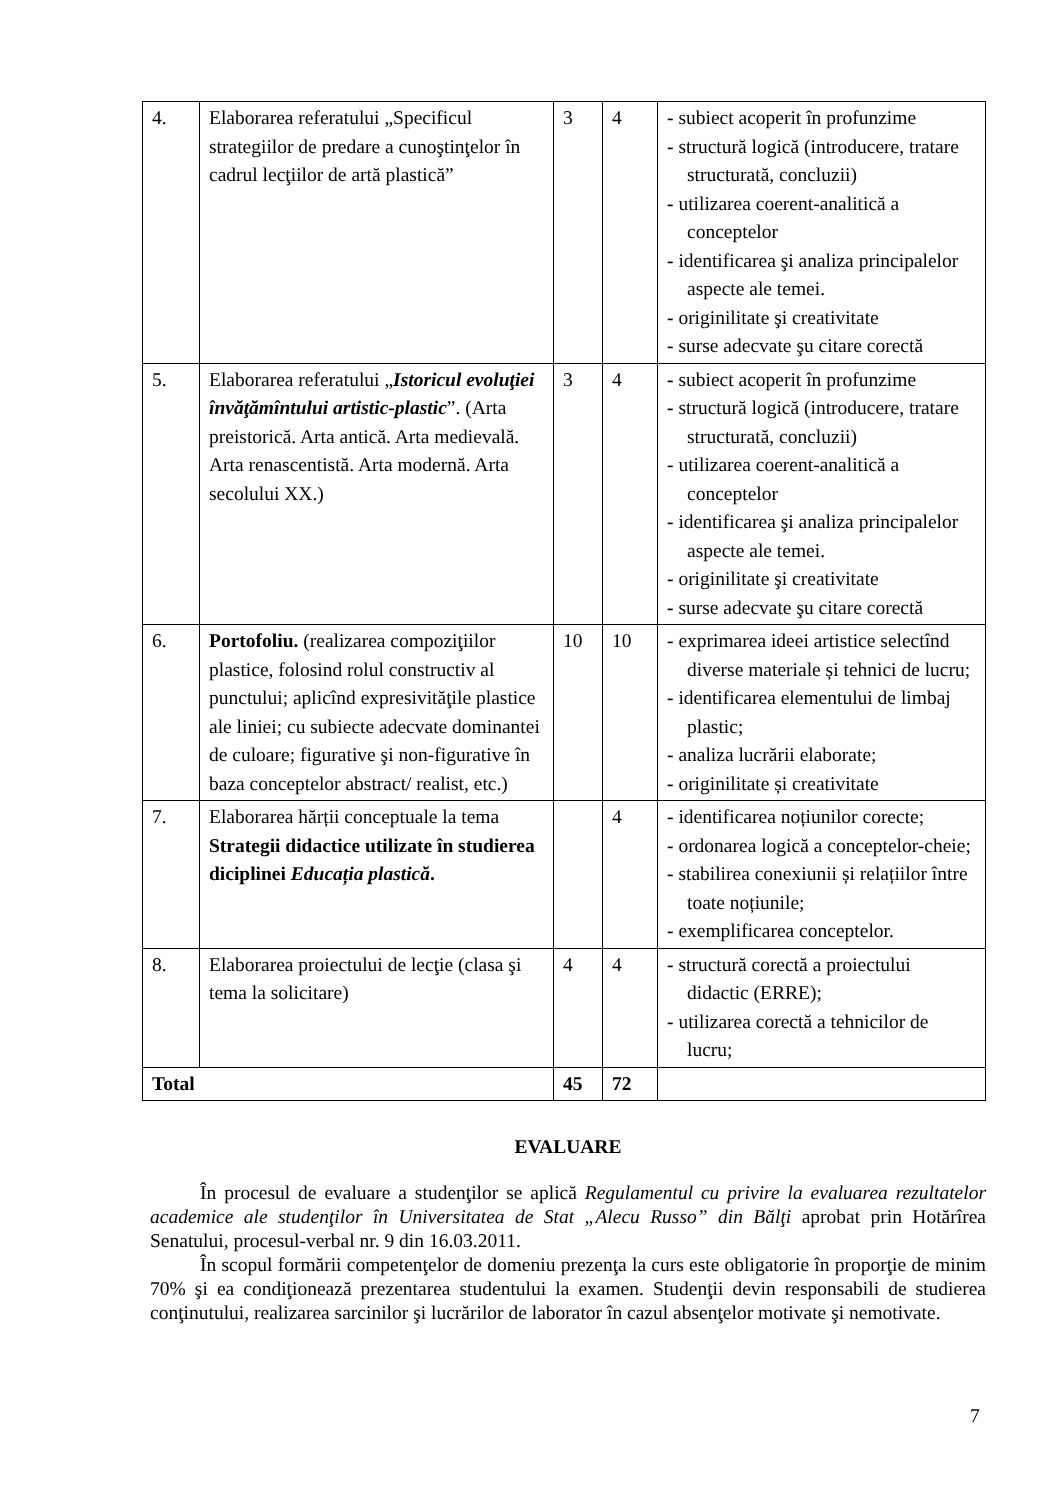| 4. | Elaborarea referatului „Specificul strategiilor de predare a cunoştinţelor în cadrul lecţiilor de artă plastică” | 3 | 4 | - subiect acoperit în profunzime - structură logică (introducere, tratare structurată, concluzii) - utilizarea coerent-analitică a conceptelor - identificarea şi analiza principalelor aspecte ale temei. - originilitate şi creativitate - surse adecvate şu citare corectă |
| 5. | Elaborarea referatului „ Istoricul evoluţiei învăţămîntului artistic-plastic ”. (Arta preistorică. Arta antică. Arta medievală. Arta renascentistă. Arta modernă. Arta secolului XX.) | 3 | 4 | - subiect acoperit în profunzime - structură logică (introducere, tratare structurată, concluzii) - utilizarea coerent-analitică a conceptelor - identificarea şi analiza principalelor aspecte ale temei. - originilitate şi creativitate - surse adecvate şu citare corectă |
| 6. | Portofoliu. (realizarea compoziţiilor plastice, folosind rolul constructiv al punctului; aplicînd expresivităţile plastice ale liniei; cu subiecte adecvate dominantei de culoare; figurative şi non-figurative în baza conceptelor abstract/ realist, etc.) | 10 | 10 | - exprimarea ideei artistice selectînd diverse materiale și tehnici de lucru; - identificarea elementului de limbaj plastic; - analiza lucrării elaborate; - originilitate și creativitate |
| 7. | Elaborarea hărții conceptuale la tema Strategii didactice utilizate în studierea diciplinei Educația plastică . | | 4 | - identificarea noțiunilor corecte; - ordonarea logică a conceptelor-cheie; - stabilirea conexiunii și relațiilor între toate noțiunile; - exemplificarea conceptelor. |
| 8. | Elaborarea proiectului de lecţie (clasa şi tema la solicitare) | 4 | 4 | - structură corectă a proiectului didactic (ERRE); - utilizarea corectă a tehnicilor de lucru; |
| Total | | 45 | 72 | |
EVALUARE
În procesul de evaluare a studenţilor se aplică Regulamentul cu privire la evaluarea rezultatelor academice ale studenţilor în Universitatea de Stat „Alecu Russo” din Bălţi aprobat prin Hotărîrea Senatului, procesul-verbal nr. 9 din 16.03.2011.
În scopul formării competenţelor de domeniu prezenţa la curs este obligatorie în proporţie de minim 70% şi ea condiţionează prezentarea studentului la examen. Studenţii devin responsabili de studierea conţinutului, realizarea sarcinilor şi lucrărilor de laborator în cazul absenţelor motivate şi nemotivate.
7